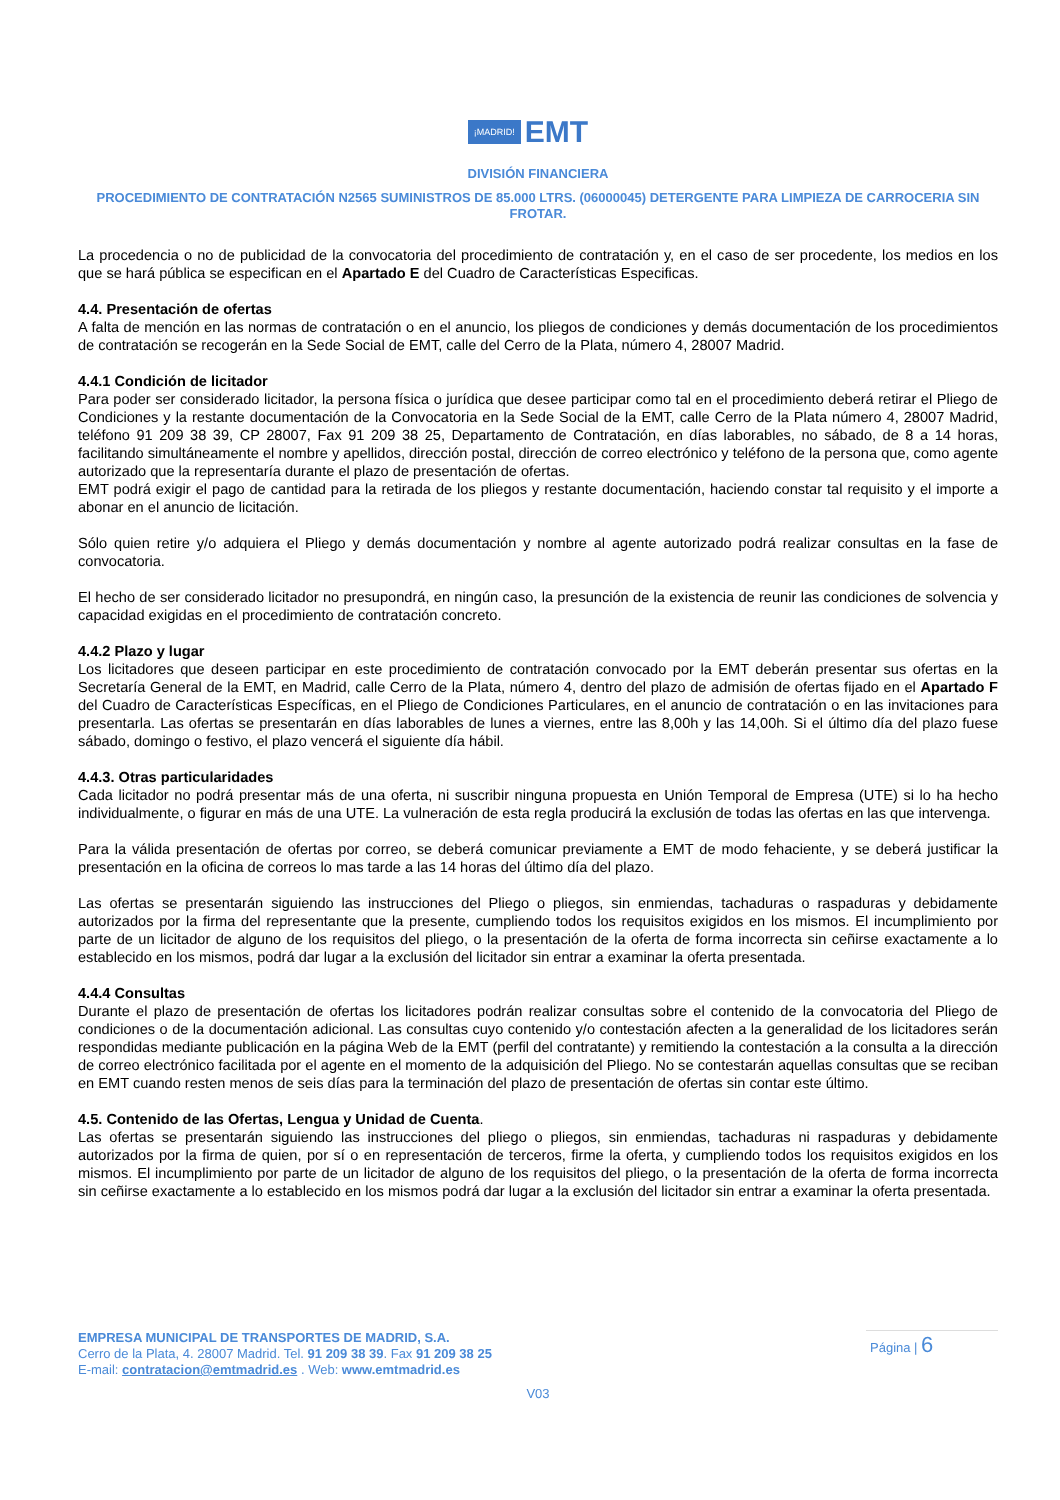¡MADRID! EMT
DIVISIÓN FINANCIERA
PROCEDIMIENTO DE CONTRATACIÓN N2565 SUMINISTROS DE 85.000 LTRS. (06000045) DETERGENTE PARA LIMPIEZA DE CARROCERIA SIN FROTAR.
La procedencia o no de publicidad de la convocatoria del procedimiento de contratación y, en el caso de ser procedente, los medios en los que se hará pública se especifican en el Apartado E del Cuadro de Características Especificas.
4.4. Presentación de ofertas
A falta de mención en las normas de contratación o en el anuncio, los pliegos de condiciones y demás documentación de los procedimientos de contratación se recogerán en la Sede Social de EMT, calle del Cerro de la Plata, número 4, 28007 Madrid.
4.4.1 Condición de licitador
Para poder ser considerado licitador, la persona física o jurídica que desee participar como tal en el procedimiento deberá retirar el Pliego de Condiciones y la restante documentación de la Convocatoria en la Sede Social de la EMT, calle Cerro de la Plata número 4, 28007 Madrid, teléfono 91 209 38 39, CP 28007, Fax 91 209 38 25, Departamento de Contratación, en días laborables, no sábado, de 8 a 14 horas, facilitando simultáneamente el nombre y apellidos, dirección postal, dirección de correo electrónico y teléfono de la persona que, como agente autorizado que la representaría durante el plazo de presentación de ofertas.
EMT podrá exigir el pago de cantidad para la retirada de los pliegos y restante documentación, haciendo constar tal requisito y el importe a abonar en el anuncio de licitación.
Sólo quien retire y/o adquiera el Pliego y demás documentación y nombre al agente autorizado podrá realizar consultas en la fase de convocatoria.
El hecho de ser considerado licitador no presupondrá, en ningún caso, la presunción de la existencia de reunir las condiciones de solvencia y capacidad exigidas en el procedimiento de contratación concreto.
4.4.2 Plazo y lugar
Los licitadores que deseen participar en este procedimiento de contratación convocado por la EMT deberán presentar sus ofertas en la Secretaría General de la EMT, en Madrid, calle Cerro de la Plata, número 4, dentro del plazo de admisión de ofertas fijado en el Apartado F del Cuadro de Características Específicas, en el Pliego de Condiciones Particulares, en el anuncio de contratación o en las invitaciones para presentarla. Las ofertas se presentarán en días laborables de lunes a viernes, entre las 8,00h y las 14,00h. Si el último día del plazo fuese sábado, domingo o festivo, el plazo vencerá el siguiente día hábil.
4.4.3. Otras particularidades
Cada licitador no podrá presentar más de una oferta, ni suscribir ninguna propuesta en Unión Temporal de Empresa (UTE) si lo ha hecho individualmente, o figurar en más de una UTE. La vulneración de esta regla producirá la exclusión de todas las ofertas en las que intervenga.
Para la válida presentación de ofertas por correo, se deberá comunicar previamente a EMT de modo fehaciente, y se deberá justificar la presentación en la oficina de correos lo mas tarde a las 14 horas del último día del plazo.
Las ofertas se presentarán siguiendo las instrucciones del Pliego o pliegos, sin enmiendas, tachaduras o raspaduras y debidamente autorizados por la firma del representante que la presente, cumpliendo todos los requisitos exigidos en los mismos. El incumplimiento por parte de un licitador de alguno de los requisitos del pliego, o la presentación de la oferta de forma incorrecta sin ceñirse exactamente a lo establecido en los mismos, podrá dar lugar a la exclusión del licitador sin entrar a examinar la oferta presentada.
4.4.4 Consultas
Durante el plazo de presentación de ofertas los licitadores podrán realizar consultas sobre el contenido de la convocatoria del Pliego de condiciones o de la documentación adicional. Las consultas cuyo contenido y/o contestación afecten a la generalidad de los licitadores serán respondidas mediante publicación en la página Web de la EMT (perfil del contratante) y remitiendo la contestación a la consulta a la dirección de correo electrónico facilitada por el agente en el momento de la adquisición del Pliego. No se contestarán aquellas consultas que se reciban en EMT cuando resten menos de seis días para la terminación del plazo de presentación de ofertas sin contar este último.
4.5. Contenido de las Ofertas, Lengua y Unidad de Cuenta.
Las ofertas se presentarán siguiendo las instrucciones del pliego o pliegos, sin enmiendas, tachaduras ni raspaduras y debidamente autorizados por la firma de quien, por sí o en representación de terceros, firme la oferta, y cumpliendo todos los requisitos exigidos en los mismos. El incumplimiento por parte de un licitador de alguno de los requisitos del pliego, o la presentación de la oferta de forma incorrecta sin ceñirse exactamente a lo establecido en los mismos podrá dar lugar a la exclusión del licitador sin entrar a examinar la oferta presentada.
Página | 6
EMPRESA MUNICIPAL DE TRANSPORTES DE MADRID, S.A.
Cerro de la Plata, 4. 28007 Madrid. Tel. 91 209 38 39. Fax 91 209 38 25
E-mail: contratacion@emtmadrid.es . Web: www.emtmadrid.es
V03